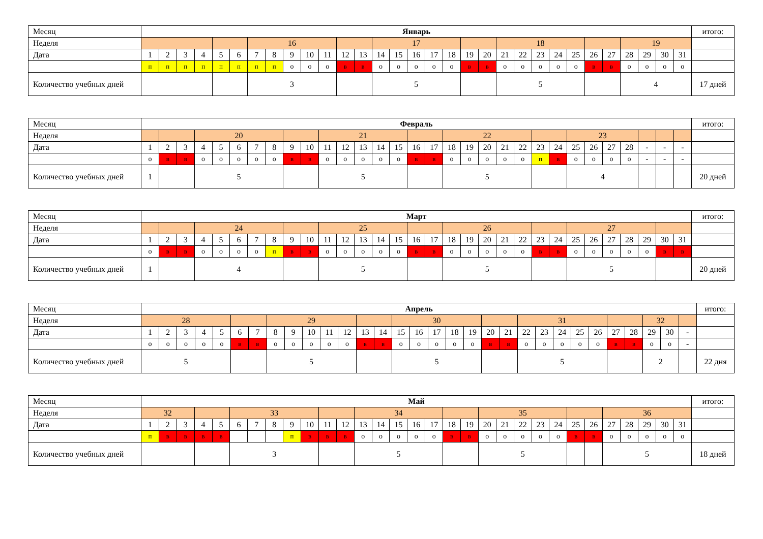| Месяц | Январь | | | | | | | | | | | | | | | | | | | | | | | | | | | | | | | итого: |
| Неделя | | | | | | | 16 | | | | | | | 17 | | | | | | | 18 | | | | | | | 19 | | | | |
| Дата | 1 | 2 | 3 | 4 | 5 | 6 | 7 | 8 | 9 | 10 | 11 | 12 | 13 | 14 | 15 | 16 | 17 | 18 | 19 | 20 | 21 | 22 | 23 | 24 | 25 | 26 | 27 | 28 | 29 | 30 | 31 | |
| | п | п | п | п | п | п | п | п | о | о | о | в | в | о | о | о | о | о | в | в | о | о | о | о | о | в | в | о | о | о | о | |
| Количество учебных дней | | | | | | | 3 | | | | | | | 5 | | | | | | | 5 | | | | | | | 4 | | | | 17 дней |
| Месяц | Февраль | | | | | | | | | | | | | | | | | | | | | | | | | | | | | | | итого: |
| Неделя | | | | 20 | | | | | | | 21 | | | | | | | 22 | | | | | | | 23 | | | | | | | |
| Дата | 1 | 2 | 3 | 4 | 5 | 6 | 7 | 8 | 9 | 10 | 11 | 12 | 13 | 14 | 15 | 16 | 17 | 18 | 19 | 20 | 21 | 22 | 23 | 24 | 25 | 26 | 27 | 28 | - | - | - | |
| | о | в | в | о | о | о | о | о | в | в | о | о | о | о | о | в | в | о | о | о | о | о | п | в | о | о | о | о | - | - | - | |
| Количество учебных дней | 1 | | | 5 | | | | | | | 5 | | | | | | | 5 | | | | | | | 4 | | | | | | | 20 дней |
| Месяц | Март | | | | | | | | | | | | | | | | | | | | | | | | | | | | | | | итого: |
| Неделя | | | | 24 | | | | | | | 25 | | | | | | | 26 | | | | | | | 27 | | | | | | | |
| Дата | 1 | 2 | 3 | 4 | 5 | 6 | 7 | 8 | 9 | 10 | 11 | 12 | 13 | 14 | 15 | 16 | 17 | 18 | 19 | 20 | 21 | 22 | 23 | 24 | 25 | 26 | 27 | 28 | 29 | 30 | 31 | |
| | о | в | в | о | о | о | о | п | в | в | о | о | о | о | о | в | в | о | о | о | о | о | в | в | о | о | о | о | о | в | в | |
| Количество учебных дней | 1 | | | 4 | | | | | | | 5 | | | | | | | 5 | | | | | | | 5 | | | | | | | 20 дней |
| Месяц | Апрель | | | | | | | | | | | | | | | | | | | | | | | | | | | | | | | итого: |
| Неделя | 28 | | | | | | | 29 | | | | | | | 30 | | | | | | | 31 | | | | | | | 32 | | | |
| Дата | 1 | 2 | 3 | 4 | 5 | 6 | 7 | 8 | 9 | 10 | 11 | 12 | 13 | 14 | 15 | 16 | 17 | 18 | 19 | 20 | 21 | 22 | 23 | 24 | 25 | 26 | 27 | 28 | 29 | 30 | - | |
| | о | о | о | о | о | в | в | о | о | о | о | о | в | в | о | о | о | о | о | в | в | о | о | о | о | о | в | в | о | о | - | |
| Количество учебных дней | 5 | | | | | | | 5 | | | | | | | 5 | | | | | | | 5 | | | | | | | 2 | | | 22 дня |
| Месяц | Май | | | | | | | | | | | | | | | | | | | | | | | | | | | | | | | итого: |
| Неделя | 32 | | | | | 33 | | | | | | | 34 | | | | | | | 35 | | | | | | | 36 | | | | | |
| Дата | 1 | 2 | 3 | 4 | 5 | 6 | 7 | 8 | 9 | 10 | 11 | 12 | 13 | 14 | 15 | 16 | 17 | 18 | 19 | 20 | 21 | 22 | 23 | 24 | 25 | 26 | 27 | 28 | 29 | 30 | 31 | |
| | п | в | в | в | в | | | | п | в | в | в | о | о | о | о | о | в | в | о | о | о | о | о | в | в | о | о | о | о | о | |
| Количество учебных дней | | | | | | 3 | | | | | | | 5 | | | | | | | 5 | | | | | | | 5 | | | | | 18 дней |